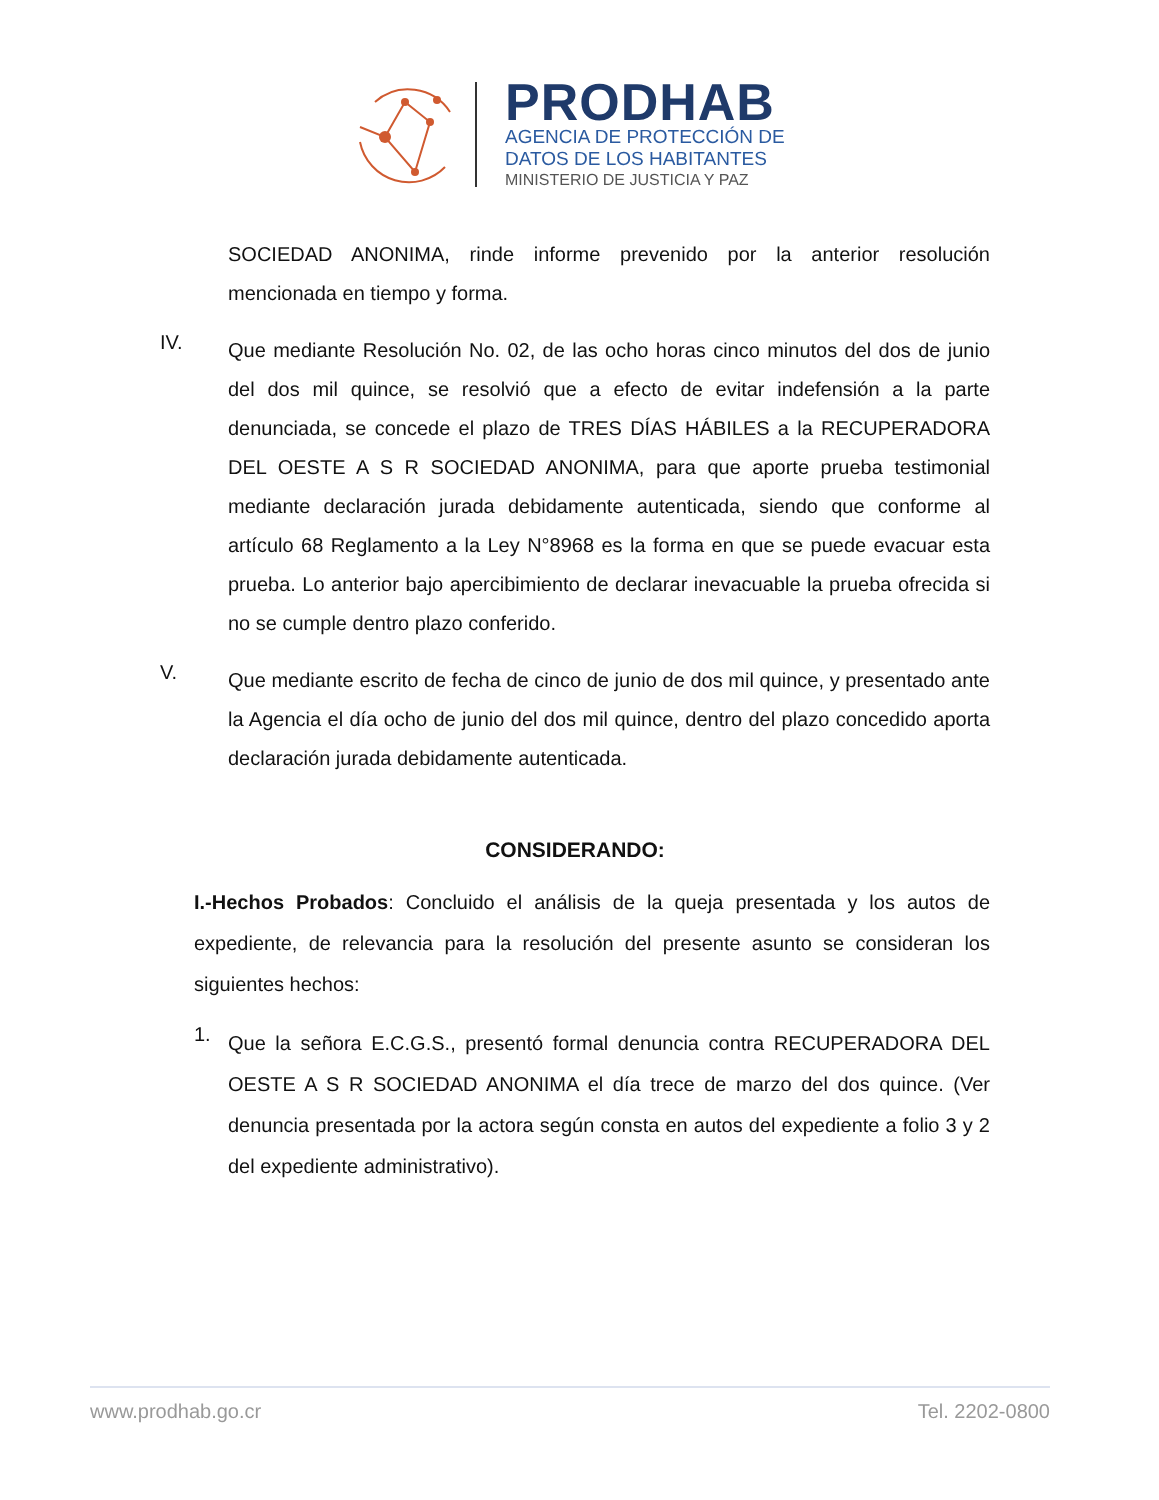PRODHAB
AGENCIA DE PROTECCIÓN DE
DATOS DE LOS HABITANTES
MINISTERIO DE JUSTICIA Y PAZ
SOCIEDAD ANONIMA, rinde informe prevenido por la anterior resolución mencionada en tiempo y forma.
IV.
Que mediante Resolución No. 02, de las ocho horas cinco minutos del dos de junio del dos mil quince, se resolvió que a efecto de evitar indefensión a la parte denunciada, se concede el plazo de TRES DÍAS HÁBILES a la RECUPERADORA DEL OESTE A S R SOCIEDAD ANONIMA, para que aporte prueba testimonial mediante declaración jurada debidamente autenticada, siendo que conforme al artículo 68 Reglamento a la Ley N°8968 es la forma en que se puede evacuar esta prueba. Lo anterior bajo apercibimiento de declarar inevacuable la prueba ofrecida si no se cumple dentro plazo conferido.
V.
Que mediante escrito de fecha de cinco de junio de dos mil quince, y presentado ante la Agencia el día ocho de junio del dos mil quince, dentro del plazo concedido aporta declaración jurada debidamente autenticada.
CONSIDERANDO:
I.-Hechos Probados: Concluido el análisis de la queja presentada y los autos de expediente, de relevancia para la resolución del presente asunto se consideran los siguientes hechos:
1.
Que la señora E.C.G.S., presentó formal denuncia contra RECUPERADORA DEL OESTE A S R SOCIEDAD ANONIMA el día trece de marzo del dos quince. (Ver denuncia presentada por la actora según consta en autos del expediente a folio 3 y 2 del expediente administrativo).
www.prodhab.go.cr Tel. 2202-0800